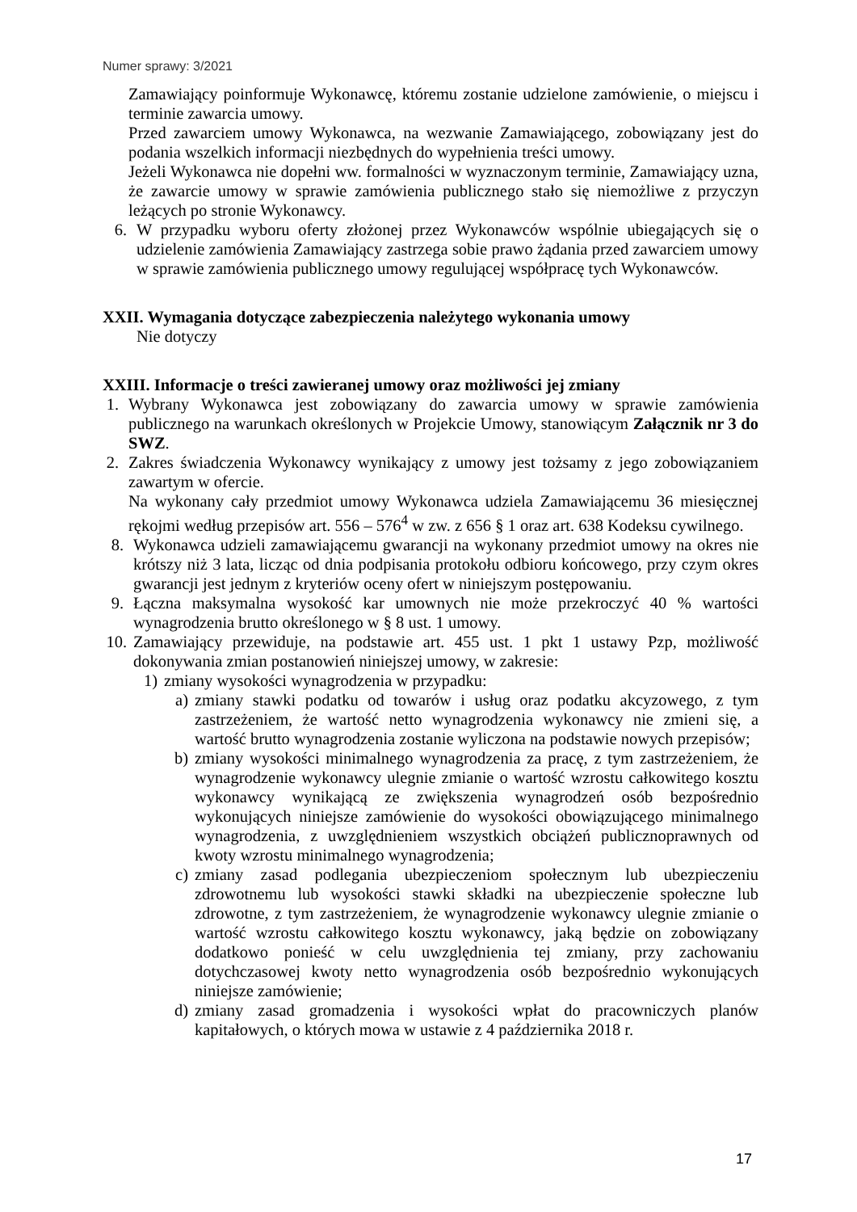Numer sprawy: 3/2021
Zamawiający poinformuje Wykonawcę, któremu zostanie udzielone zamówienie, o miejscu i terminie zawarcia umowy.
Przed zawarciem umowy Wykonawca, na wezwanie Zamawiającego, zobowiązany jest do podania wszelkich informacji niezbędnych do wypełnienia treści umowy.
Jeżeli Wykonawca nie dopełni ww. formalności w wyznaczonym terminie, Zamawiający uzna, że zawarcie umowy w sprawie zamówienia publicznego stało się niemożliwe z przyczyn leżących po stronie Wykonawcy.
6. W przypadku wyboru oferty złożonej przez Wykonawców wspólnie ubiegających się o udzielenie zamówienia Zamawiający zastrzega sobie prawo żądania przed zawarciem umowy w sprawie zamówienia publicznego umowy regulującej współpracę tych Wykonawców.
XXII. Wymagania dotyczące zabezpieczenia należytego wykonania umowy
Nie dotyczy
XXIII. Informacje o treści zawieranej umowy oraz możliwości jej zmiany
1. Wybrany Wykonawca jest zobowiązany do zawarcia umowy w sprawie zamówienia publicznego na warunkach określonych w Projekcie Umowy, stanowiącym Załącznik nr 3 do SWZ.
2. Zakres świadczenia Wykonawcy wynikający z umowy jest tożsamy z jego zobowiązaniem zawartym w ofercie.
Na wykonany cały przedmiot umowy Wykonawca udziela Zamawiającemu 36 miesięcznej rękojmi według przepisów art. 556 – 576<sup>4</sup> w zw. z 656 § 1 oraz art. 638 Kodeksu cywilnego.
8. Wykonawca udzieli zamawiającemu gwarancji na wykonany przedmiot umowy na okres nie krótszy niż 3 lata, licząc od dnia podpisania protokołu odbioru końcowego, przy czym okres gwarancji jest jednym z kryteriów oceny ofert w niniejszym postępowaniu.
9. Łączna maksymalna wysokość kar umownych nie może przekroczyć 40 % wartości wynagrodzenia brutto określonego w § 8 ust. 1 umowy.
10. Zamawiający przewiduje, na podstawie art. 455 ust. 1 pkt 1 ustawy Pzp, możliwość dokonywania zmian postanowień niniejszej umowy, w zakresie:
1) zmiany wysokości wynagrodzenia w przypadku:
a) zmiany stawki podatku od towarów i usług oraz podatku akcyzowego, z tym zastrzeżeniem, że wartość netto wynagrodzenia wykonawcy nie zmieni się, a wartość brutto wynagrodzenia zostanie wyliczona na podstawie nowych przepisów;
b) zmiany wysokości minimalnego wynagrodzenia za pracę, z tym zastrzeżeniem, że wynagrodzenie wykonawcy ulegnie zmianie o wartość wzrostu całkowitego kosztu wykonawcy wynikającą ze zwiększenia wynagrodzeń osób bezpośrednio wykonujących niniejsze zamówienie do wysokości obowiązującego minimalnego wynagrodzenia, z uwzględnieniem wszystkich obciążeń publicznoprawnych od kwoty wzrostu minimalnego wynagrodzenia;
c) zmiany zasad podlegania ubezpieczeniom społecznym lub ubezpieczeniu zdrowotnemu lub wysokości stawki składki na ubezpieczenie społeczne lub zdrowotne, z tym zastrzeżeniem, że wynagrodzenie wykonawcy ulegnie zmianie o wartość wzrostu całkowitego kosztu wykonawcy, jaką będzie on zobowiązany dodatkowo ponieść w celu uwzględnienia tej zmiany, przy zachowaniu dotychczasowej kwoty netto wynagrodzenia osób bezpośrednio wykonujących niniejsze zamówienie;
d) zmiany zasad gromadzenia i wysokości wpłat do pracowniczych planów kapitałowych, o których mowa w ustawie z 4 października 2018 r.
17